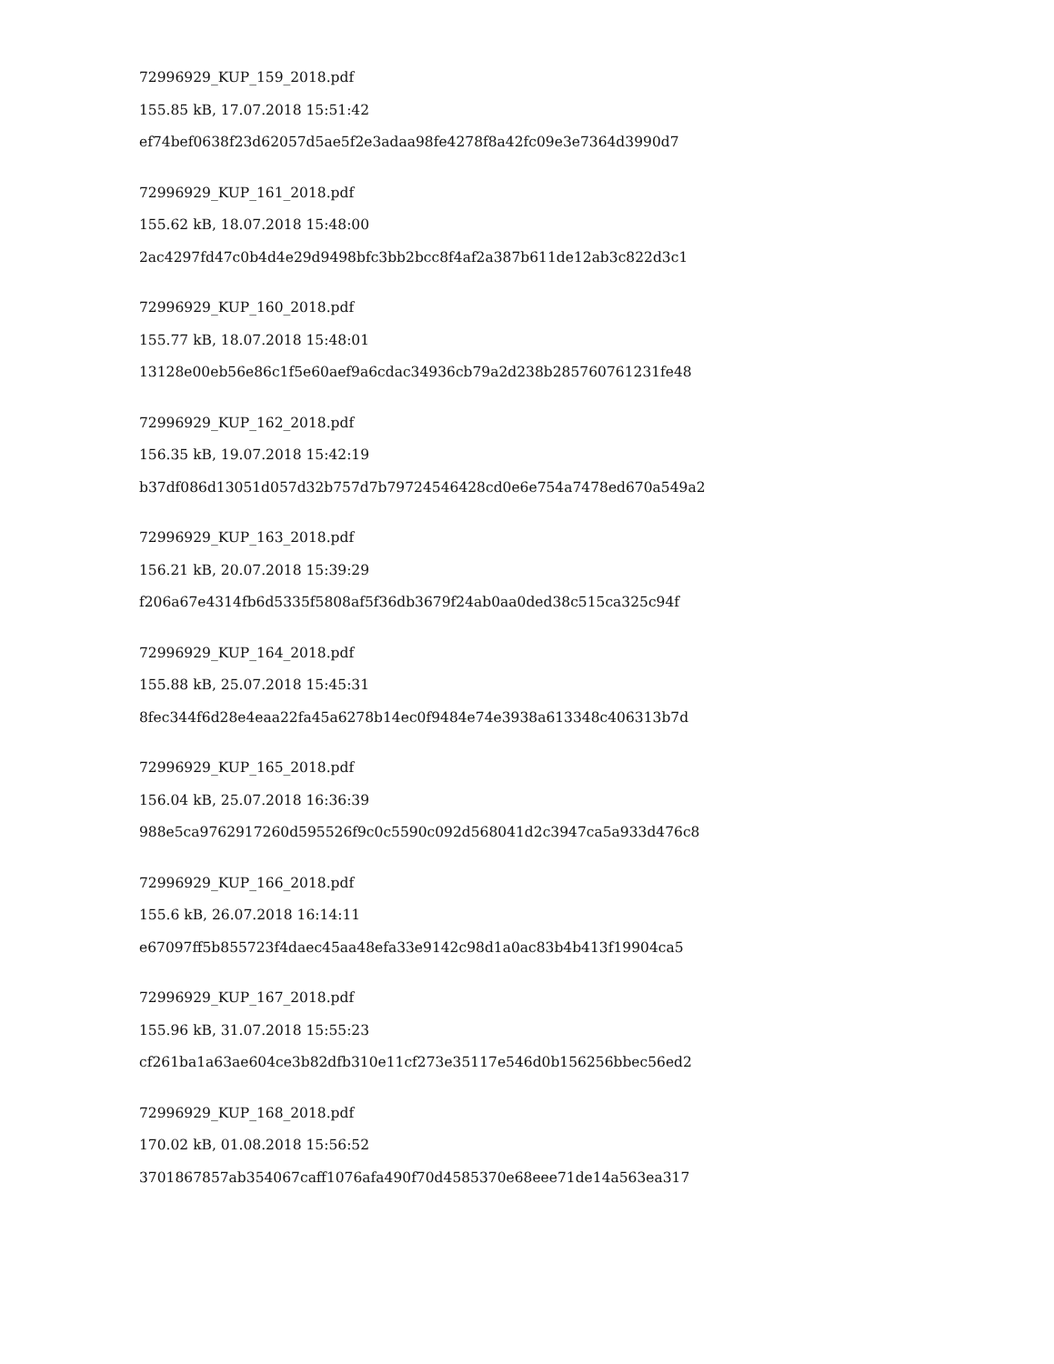72996929_KUP_159_2018.pdf
155.85 kB, 17.07.2018 15:51:42
ef74bef0638f23d62057d5ae5f2e3adaa98fe4278f8a42fc09e3e7364d3990d7
72996929_KUP_161_2018.pdf
155.62 kB, 18.07.2018 15:48:00
2ac4297fd47c0b4d4e29d9498bfc3bb2bcc8f4af2a387b611de12ab3c822d3c1
72996929_KUP_160_2018.pdf
155.77 kB, 18.07.2018 15:48:01
13128e00eb56e86c1f5e60aef9a6cdac34936cb79a2d238b285760761231fe48
72996929_KUP_162_2018.pdf
156.35 kB, 19.07.2018 15:42:19
b37df086d13051d057d32b757d7b79724546428cd0e6e754a7478ed670a549a2
72996929_KUP_163_2018.pdf
156.21 kB, 20.07.2018 15:39:29
f206a67e4314fb6d5335f5808af5f36db3679f24ab0aa0ded38c515ca325c94f
72996929_KUP_164_2018.pdf
155.88 kB, 25.07.2018 15:45:31
8fec344f6d28e4eaa22fa45a6278b14ec0f9484e74e3938a613348c406313b7d
72996929_KUP_165_2018.pdf
156.04 kB, 25.07.2018 16:36:39
988e5ca9762917260d595526f9c0c5590c092d568041d2c3947ca5a933d476c8
72996929_KUP_166_2018.pdf
155.6 kB, 26.07.2018 16:14:11
e67097ff5b855723f4daec45aa48efa33e9142c98d1a0ac83b4b413f19904ca5
72996929_KUP_167_2018.pdf
155.96 kB, 31.07.2018 15:55:23
cf261ba1a63ae604ce3b82dfb310e11cf273e35117e546d0b156256bbec56ed2
72996929_KUP_168_2018.pdf
170.02 kB, 01.08.2018 15:56:52
3701867857ab354067caff1076afa490f70d4585370e68eee71de14a563ea317